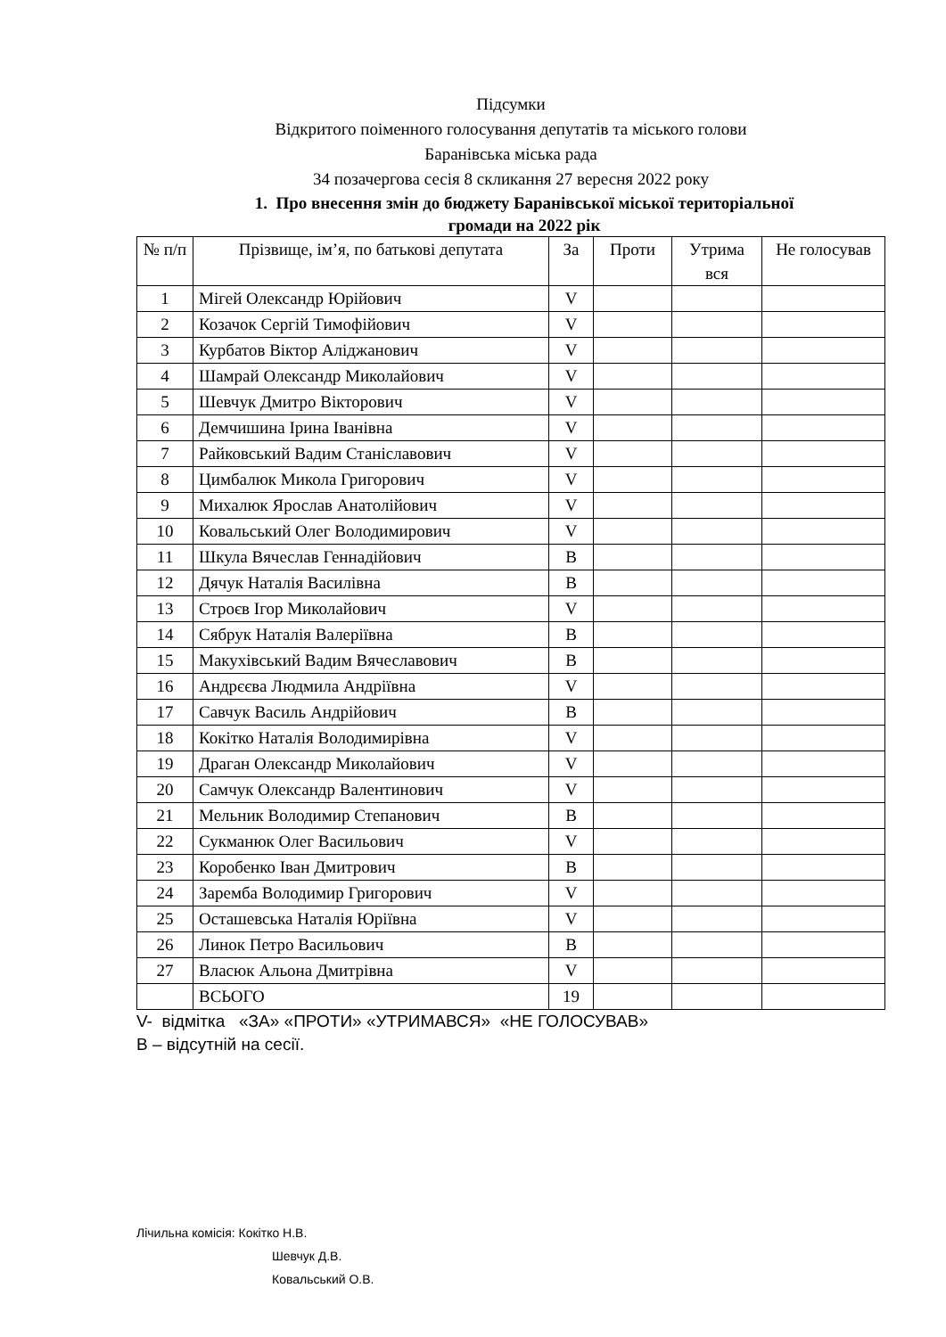Підсумки
Відкритого поіменного голосування депутатів та міського голови
Баранівська міська рада
34 позачергова сесія 8 скликання 27 вересня 2022 року
1. Про внесення змін до бюджету Баранівської міської територіальної
громади на 2022 рік
| № п/п | Прізвище, ім’я, по батькові депутата | За | Проти | Утрима вся | Не голосував |
| --- | --- | --- | --- | --- | --- |
| 1 | Мігей Олександр Юрійович | V | | | |
| 2 | Козачок Сергій Тимофійович | V | | | |
| 3 | Курбатов Віктор Аліджанович | V | | | |
| 4 | Шамрай Олександр Миколайович | V | | | |
| 5 | Шевчук Дмитро Вікторович | V | | | |
| 6 | Демчишина Ірина Іванівна | V | | | |
| 7 | Райковський Вадим Станіславович | V | | | |
| 8 | Цимбалюк Микола Григорович | V | | | |
| 9 | Михалюк Ярослав Анатолійович | V | | | |
| 10 | Ковальський Олег Володимирович | V | | | |
| 11 | Шкула Вячеслав Геннадійович | В | | | |
| 12 | Дячук Наталія Василівна | В | | | |
| 13 | Строєв Ігор Миколайович | V | | | |
| 14 | Сябрук Наталія Валеріївна | В | | | |
| 15 | Макухівський Вадим Вячеславович | В | | | |
| 16 | Андрєєва Людмила Андріївна | V | | | |
| 17 | Савчук Василь Андрійович | В | | | |
| 18 | Кокітко Наталія Володимирівна | V | | | |
| 19 | Драган Олександр Миколайович | V | | | |
| 20 | Самчук Олександр Валентинович | V | | | |
| 21 | Мельник Володимир Степанович | В | | | |
| 22 | Сукманюк Олег Васильович | V | | | |
| 23 | Коробенко Іван Дмитрович | В | | | |
| 24 | Заремба Володимир Григорович | V | | | |
| 25 | Осташевська Наталія Юріївна | V | | | |
| 26 | Линок Петро Васильович | В | | | |
| 27 | Власюк Альона Дмитрівна | V | | | |
| | ВСЬОГО | 19 | | | |
V- відмітка «ЗА» «ПРОТИ» «УТРИМАВСЯ» «НЕ ГОЛОСУВАВ»
В – відсутній на сесії.
Лічильна комісія: Кокітко Н.В.
Шевчук Д.В.
Ковальський О.В.